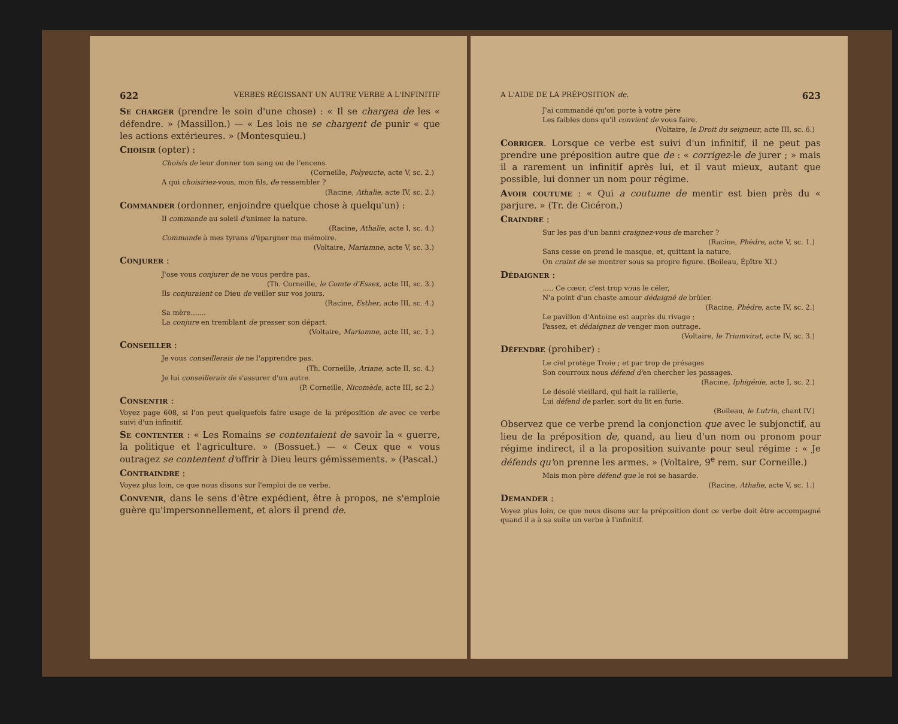622 VERBES RÉGISSANT UN AUTRE VERBE A L'INFINITIF
Se charger (prendre le soin d'une chose) : « Il se chargea de les « défendre. » (Massillon.) — « Les lois ne se chargent de punir « que les actions extérieures. » (Montesquieu.)
Choisir (opter) :
Choisis de leur donner ton sang ou de l'encens.
(Corneille, Polyeucte, acte V, sc. 2.)
A qui choisiriez-vous, mon fils, de ressembler ?
(Racine, Athalie, acte IV, sc. 2.)
Commander (ordonner, enjoindre quelque chose à quelqu'un) :
Il commande au soleil d'animer la nature.
(Racine, Athalie, acte I, sc. 4.)
Commande à mes tyrans d'épargner ma mémoire.
(Voltaire, Mariamne, acte V, sc. 3.)
Conjurer :
J'ose vous conjurer de ne vous perdre pas.
(Th. Corneille, le Comte d'Essex, acte III, sc. 3.)
Ils conjuraient ce Dieu de veiller sur vos jours.
(Racine, Esther, acte III, sc. 4.)
Sa mère.......
La conjure en tremblant de presser son départ.
(Voltaire, Mariamne, acte III, sc. 1.)
Conseiller :
Je vous conseillerais de ne l'apprendre pas.
(Th. Corneille, Ariane, acte II, sc. 4.)
Je lui conseillerais de s'assurer d'un autre.
(P. Corneille, Nicomède, acte III, sc 2.)
Consentir :
Voyez page 608, si l'on peut quelquefois faire usage de la préposition de avec ce verbe suivi d'un infinitif.
Se contenter : « Les Romains se contentaient de savoir la « guerre, la politique et l'agriculture. » (Bossuet.) — « Ceux que « vous outragez se contentent d'offrir à Dieu leurs gémissements. » (Pascal.)
Contraindre :
Voyez plus loin, ce que nous disons sur l'emploi de ce verbe.
Convenir, dans le sens d'être expédient, être à propos, ne s'emploie guère qu'impersonnellement, et alors il prend de.
A L'AIDE DE LA PRÉPOSITION de. 623
J'ai commandé qu'on porte à votre père
Les faibles dons qu'il convient de vous faire.
(Voltaire, le Droit du seigneur, acte III, sc. 6.)
Corriger. Lorsque ce verbe est suivi d'un infinitif, il ne peut pas prendre une préposition autre que de : « corrigez-le de jurer ; » mais il a rarement un infinitif après lui, et il vaut mieux, autant que possible, lui donner un nom pour régime.
Avoir coutume : « Qui a coutume de mentir est bien près du « parjure. » (Tr. de Cicéron.)
Craindre :
Sur les pas d'un banni craignez-vous de marcher ?
(Racine, Phèdre, acte V, sc. 1.)
Sans cesse on prend le masque, et, quittant la nature,
On craint de se montrer sous sa propre figure. (Boileau, Épître XI.)
Dédaigner :
..... Ce cœur, c'est trop vous le céler,
N'a point d'un chaste amour dédaigné de brûler.
(Racine, Phèdre, acte IV, sc. 2.)
Le pavillon d'Antoine est auprès du rivage :
Passez, et dédaignez de venger mon outrage.
(Voltaire, le Triumvirat, acte IV, sc. 3.)
Défendre (prohiber) :
Le ciel protège Troie ; et par trop de présages
Son courroux nous défend d'en chercher les passages.
(Racine, Iphigénie, acte I, sc. 2.)
Le désolé vieillard, qui hait la raillerie,
Lui défend de parler, sort du lit en furie.
(Boileau, le Lutrin, chant IV.)
Observez que ce verbe prend la conjonction que avec le subjonctif, au lieu de la préposition de, quand, au lieu d'un nom ou pronom pour régime indirect, il a la proposition suivante pour seul régime : « Je défends qu'on prenne les armes. » (Voltaire, 9<sup>e</sup> rem. sur Corneille.)
Mais mon père défend que le roi se hasarde.
(Racine, Athalie, acte V, sc. 1.)
Demander :
Voyez plus loin, ce que nous disons sur la préposition dont ce verbe doit être accompagné quand il a à sa suite un verbe à l'infinitif.